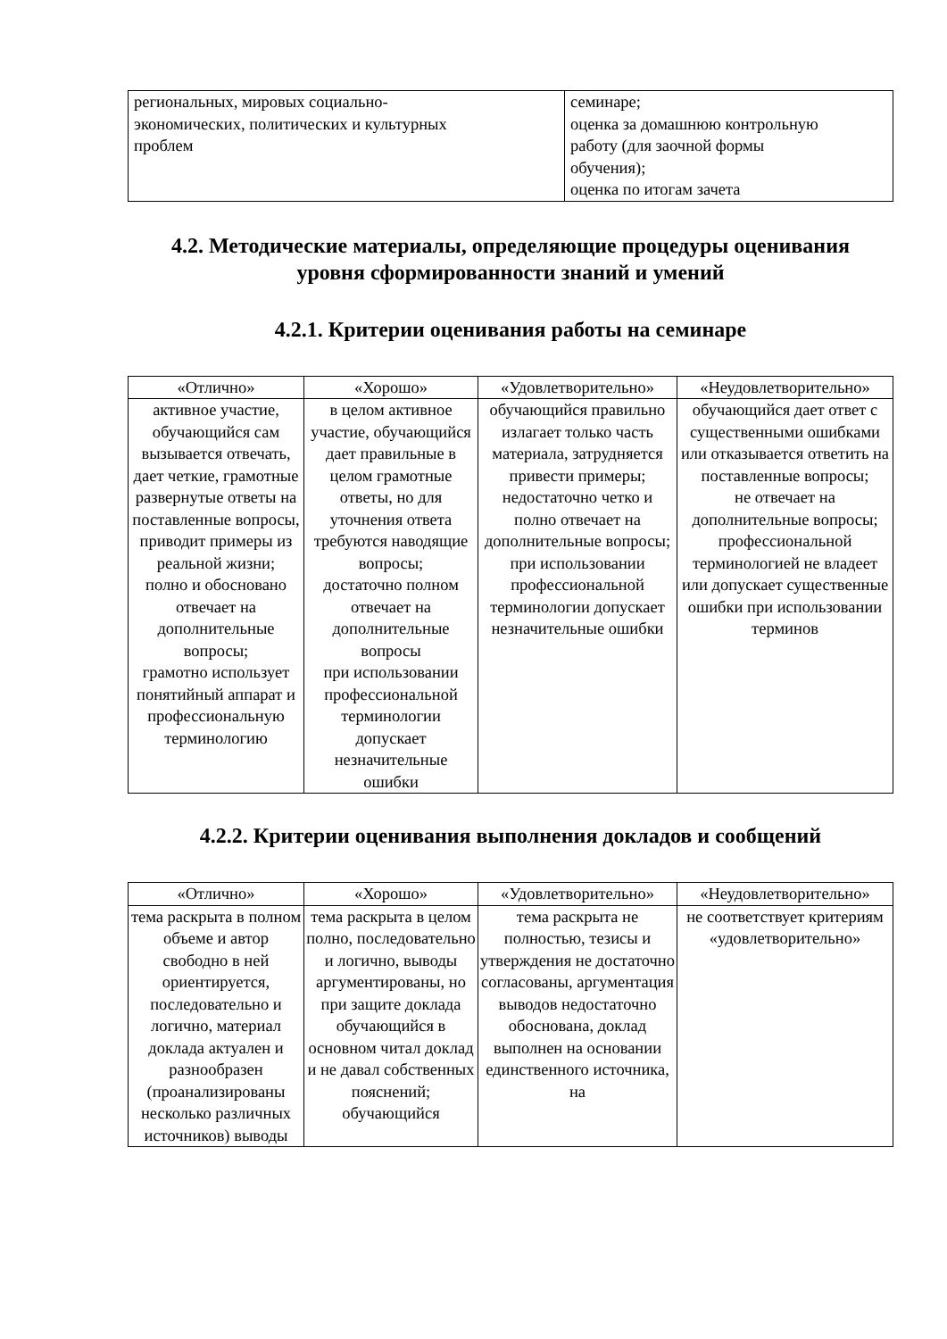| региональных, мировых социально- экономических, политических и культурных проблем | семинаре; оценка за домашнюю контрольную работу (для заочной формы обучения); оценка по итогам зачета |
4.2. Методические материалы, определяющие процедуры оценивания
уровня сформированности знаний и умений
4.2.1. Критерии оценивания работы на семинаре
| «Отлично» | «Хорошо» | «Удовлетворительно» | «Неудовлетворительно» |
| --- | --- | --- | --- |
| активное участие, обучающийся сам вызывается отвечать, дает четкие, грамотные развернутые ответы на поставленные вопросы, приводит примеры из реальной жизни; полно и обосновано отвечает на дополнительные вопросы; грамотно использует понятийный аппарат и профессиональную терминологию | в целом активное участие, обучающийся дает правильные в целом грамотные ответы, но для уточнения ответа требуются наводящие вопросы; достаточно полном отвечает на дополнительные вопросы при использовании профессиональной терминологии допускает незначительные ошибки | обучающийся правильно излагает только часть материала, затрудняется привести примеры; недостаточно четко и полно отвечает на дополнительные вопросы; при использовании профессиональной терминологии допускает незначительные ошибки | обучающийся дает ответ с существенными ошибками или отказывается ответить на поставленные вопросы; не отвечает на дополнительные вопросы; профессиональной терминологией не владеет или допускает существенные ошибки при использовании терминов |
4.2.2. Критерии оценивания выполнения докладов и сообщений
| «Отлично» | «Хорошо» | «Удовлетворительно» | «Неудовлетворительно» |
| --- | --- | --- | --- |
| тема раскрыта в полном объеме и автор свободно в ней ориентируется, последовательно и логично, материал доклада актуален и разнообразен (проанализированы несколько различных источников) выводы | тема раскрыта в целом полно, последовательно и логично, выводы аргументированы, но при защите доклада обучающийся в основном читал доклад и не давал собственных пояснений; обучающийся | тема раскрыта не полностью, тезисы и утверждения не достаточно согласованы, аргументация выводов недостаточно обоснована, доклад выполнен на основании единственного источника, на | не соответствует критериям «удовлетворительно» |